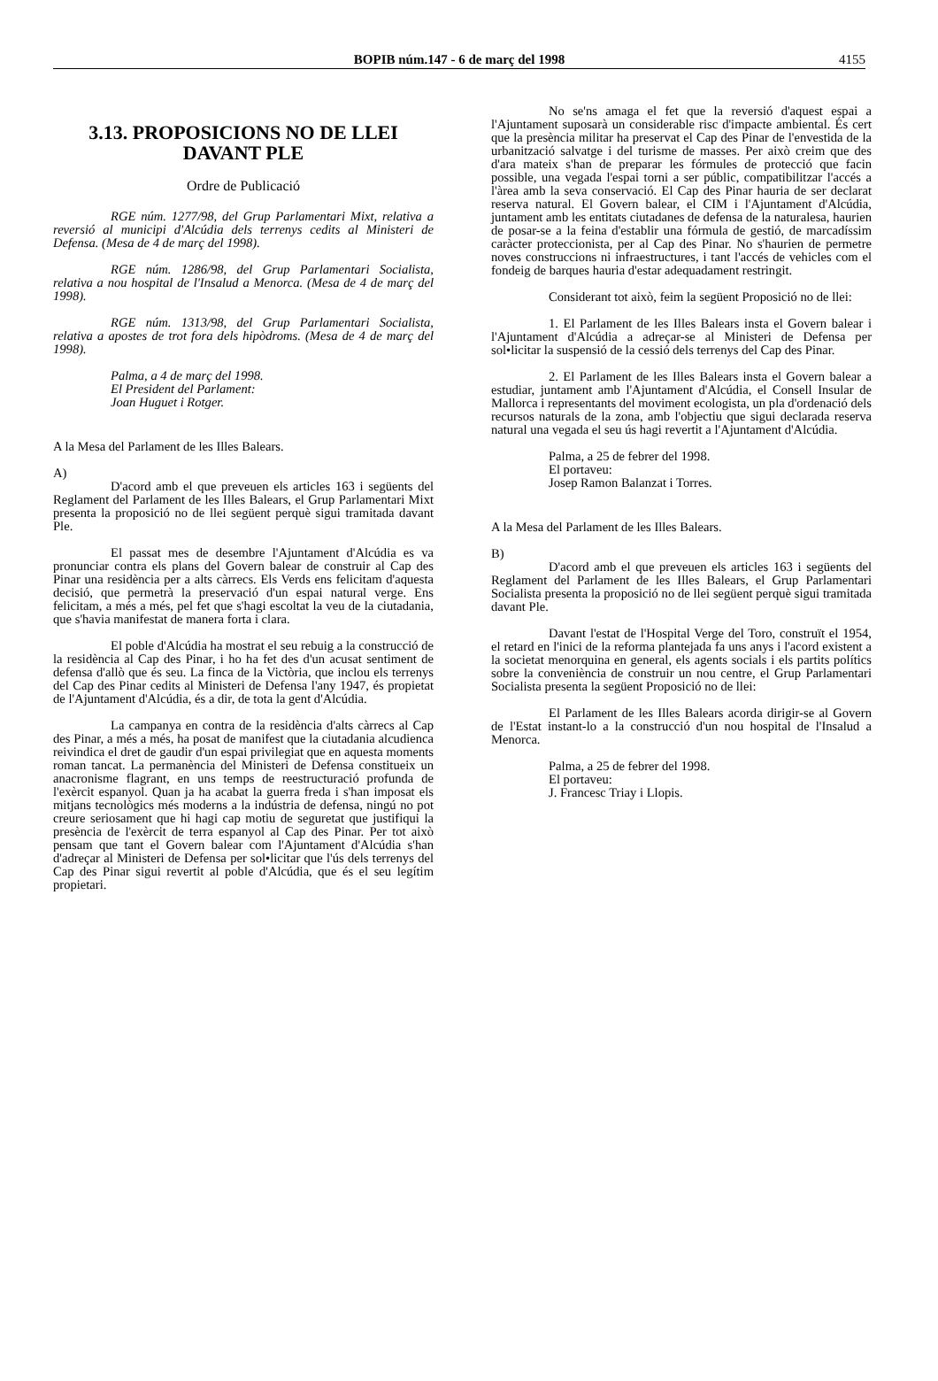BOPIB núm.147 - 6 de març del 1998
4155
3.13. PROPOSICIONS NO DE LLEI DAVANT PLE
Ordre de Publicació
RGE núm. 1277/98, del Grup Parlamentari Mixt, relativa a reversió al municipi d'Alcúdia dels terrenys cedits al Ministeri de Defensa. (Mesa de 4 de març del 1998).
RGE núm. 1286/98, del Grup Parlamentari Socialista, relativa a nou hospital de l'Insalud a Menorca. (Mesa de 4 de març del 1998).
RGE núm. 1313/98, del Grup Parlamentari Socialista, relativa a apostes de trot fora dels hipòdroms. (Mesa de 4 de març del 1998).
Palma, a 4 de març del 1998.
El President del Parlament:
Joan Huguet i Rotger.
A la Mesa del Parlament de les Illes Balears.
A)
D'acord amb el que preveuen els articles 163 i següents del Reglament del Parlament de les Illes Balears, el Grup Parlamentari Mixt presenta la proposició no de llei següent perquè sigui tramitada davant Ple.
El passat mes de desembre l'Ajuntament d'Alcúdia es va pronunciar contra els plans del Govern balear de construir al Cap des Pinar una residència per a alts càrrecs. Els Verds ens felicitam d'aquesta decisió, que permetrà la preservació d'un espai natural verge. Ens felicitam, a més a més, pel fet que s'hagi escoltat la veu de la ciutadania, que s'havia manifestat de manera forta i clara.
El poble d'Alcúdia ha mostrat el seu rebuig a la construcció de la residència al Cap des Pinar, i ho ha fet des d'un acusat sentiment de defensa d'allò que és seu. La finca de la Victòria, que inclou els terrenys del Cap des Pinar cedits al Ministeri de Defensa l'any 1947, és propietat de l'Ajuntament d'Alcúdia, és a dir, de tota la gent d'Alcúdia.
La campanya en contra de la residència d'alts càrrecs al Cap des Pinar, a més a més, ha posat de manifest que la ciutadania alcudienca reivindica el dret de gaudir d'un espai privilegiat que en aquesta moments roman tancat. La permanència del Ministeri de Defensa constitueix un anacronisme flagrant, en uns temps de reestructuració profunda de l'exèrcit espanyol. Quan ja ha acabat la guerra freda i s'han imposat els mitjans tecnològics més moderns a la indústria de defensa, ningú no pot creure seriosament que hi hagi cap motiu de seguretat que justifiqui la presència de l'exèrcit de terra espanyol al Cap des Pinar. Per tot això pensam que tant el Govern balear com l'Ajuntament d'Alcúdia s'han d'adreçar al Ministeri de Defensa per sol•licitar que l'ús dels terrenys del Cap des Pinar sigui revertit al poble d'Alcúdia, que és el seu legítim propietari.
No se'ns amaga el fet que la reversió d'aquest espai a l'Ajuntament suposarà un considerable risc d'impacte ambiental. És cert que la presència militar ha preservat el Cap des Pinar de l'envestida de la urbanització salvatge i del turisme de masses. Per això creim que des d'ara mateix s'han de preparar les fórmules de protecció que facin possible, una vegada l'espai torni a ser públic, compatibilitzar l'accés a l'àrea amb la seva conservació. El Cap des Pinar hauria de ser declarat reserva natural. El Govern balear, el CIM i l'Ajuntament d'Alcúdia, juntament amb les entitats ciutadanes de defensa de la naturalesa, haurien de posar-se a la feina d'establir una fórmula de gestió, de marcadíssim caràcter proteccionista, per al Cap des Pinar. No s'haurien de permetre noves construccions ni infraestructures, i tant l'accés de vehicles com el fondeig de barques hauria d'estar adequadament restringit.
Considerant tot això, feim la següent Proposició no de llei:
1. El Parlament de les Illes Balears insta el Govern balear i l'Ajuntament d'Alcúdia a adreçar-se al Ministeri de Defensa per sol•licitar la suspensió de la cessió dels terrenys del Cap des Pinar.
2. El Parlament de les Illes Balears insta el Govern balear a estudiar, juntament amb l'Ajuntament d'Alcúdia, el Consell Insular de Mallorca i representants del moviment ecologista, un pla d'ordenació dels recursos naturals de la zona, amb l'objectiu que sigui declarada reserva natural una vegada el seu ús hagi revertit a l'Ajuntament d'Alcúdia.
Palma, a 25 de febrer del 1998.
El portaveu:
Josep Ramon Balanzat i Torres.
A la Mesa del Parlament de les Illes Balears.
B)
D'acord amb el que preveuen els articles 163 i següents del Reglament del Parlament de les Illes Balears, el Grup Parlamentari Socialista presenta la proposició no de llei següent perquè sigui tramitada davant Ple.
Davant l'estat de l'Hospital Verge del Toro, construït el 1954, el retard en l'inici de la reforma plantejada fa uns anys i l'acord existent a la societat menorquina en general, els agents socials i els partits polítics sobre la conveniència de construir un nou centre, el Grup Parlamentari Socialista presenta la següent Proposició no de llei:
El Parlament de les Illes Balears acorda dirigir-se al Govern de l'Estat instant-lo a la construcció d'un nou hospital de l'Insalud a Menorca.
Palma, a 25 de febrer del 1998.
El portaveu:
J. Francesc Triay i Llopis.